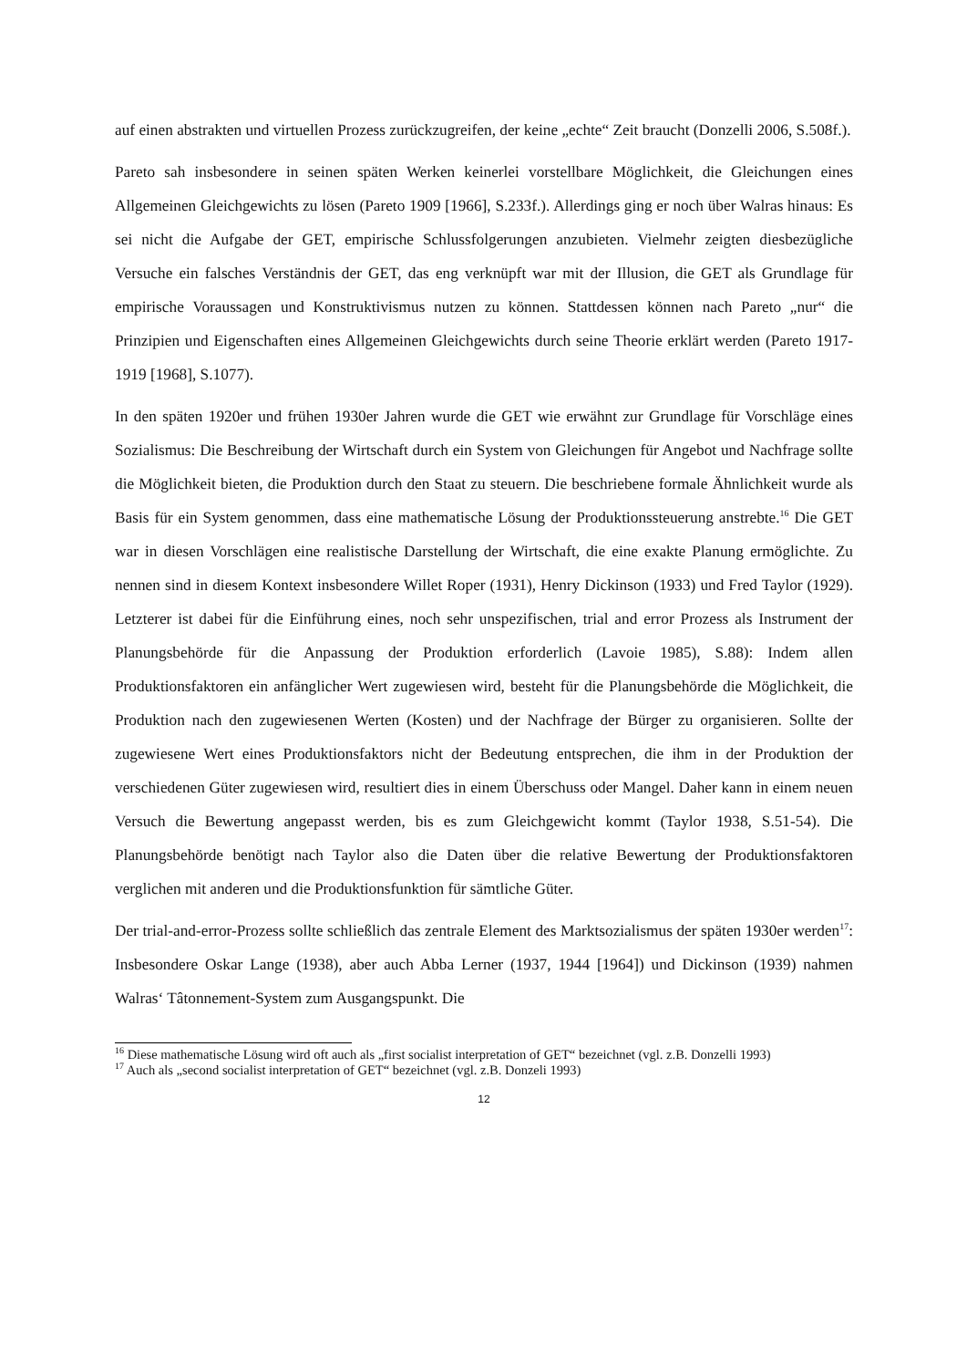auf einen abstrakten und virtuellen Prozess zurückzugreifen, der keine „echte“ Zeit braucht (Donzelli 2006, S.508f.).
Pareto sah insbesondere in seinen späten Werken keinerlei vorstellbare Möglichkeit, die Gleichungen eines Allgemeinen Gleichgewichts zu lösen (Pareto 1909 [1966], S.233f.). Allerdings ging er noch über Walras hinaus: Es sei nicht die Aufgabe der GET, empirische Schlussfolgerungen anzubieten. Vielmehr zeigten diesbezügliche Versuche ein falsches Verständnis der GET, das eng verknüpft war mit der Illusion, die GET als Grundlage für empirische Voraussagen und Konstruktivismus nutzen zu können. Stattdessen können nach Pareto „nur“ die Prinzipien und Eigenschaften eines Allgemeinen Gleichgewichts durch seine Theorie erklärt werden (Pareto 1917-1919 [1968], S.1077).
In den späten 1920er und frühen 1930er Jahren wurde die GET wie erwähnt zur Grundlage für Vorschläge eines Sozialismus: Die Beschreibung der Wirtschaft durch ein System von Gleichungen für Angebot und Nachfrage sollte die Möglichkeit bieten, die Produktion durch den Staat zu steuern. Die beschriebene formale Ähnlichkeit wurde als Basis für ein System genommen, dass eine mathematische Lösung der Produktionssteuerung anstrebte.<sup>16</sup> Die GET war in diesen Vorschlägen eine realistische Darstellung der Wirtschaft, die eine exakte Planung ermöglichte. Zu nennen sind in diesem Kontext insbesondere Willet Roper (1931), Henry Dickinson (1933) und Fred Taylor (1929). Letzterer ist dabei für die Einführung eines, noch sehr unspezifischen, trial and error Prozess als Instrument der Planungsbehörde für die Anpassung der Produktion erforderlich (Lavoie 1985), S.88): Indem allen Produktionsfaktoren ein anfänglicher Wert zugewiesen wird, besteht für die Planungsbehörde die Möglichkeit, die Produktion nach den zugewiesenen Werten (Kosten) und der Nachfrage der Bürger zu organisieren. Sollte der zugewiesene Wert eines Produktionsfaktors nicht der Bedeutung entsprechen, die ihm in der Produktion der verschiedenen Güter zugewiesen wird, resultiert dies in einem Überschuss oder Mangel. Daher kann in einem neuen Versuch die Bewertung angepasst werden, bis es zum Gleichgewicht kommt (Taylor 1938, S.51-54). Die Planungsbehörde benötigt nach Taylor also die Daten über die relative Bewertung der Produktionsfaktoren verglichen mit anderen und die Produktionsfunktion für sämtliche Güter.
Der trial-and-error-Prozess sollte schließlich das zentrale Element des Marktsozialismus der späten 1930er werden<sup>17</sup>: Insbesondere Oskar Lange (1938), aber auch Abba Lerner (1937, 1944 [1964]) und Dickinson (1939) nahmen Walras‘ Tâtonnement-System zum Ausgangspunkt. Die
<sup>16</sup> Diese mathematische Lösung wird oft auch als „first socialist interpretation of GET“ bezeichnet (vgl. z.B. Donzelli 1993)
<sup>17</sup> Auch als „second socialist interpretation of GET“ bezeichnet (vgl. z.B. Donzeli 1993)
12